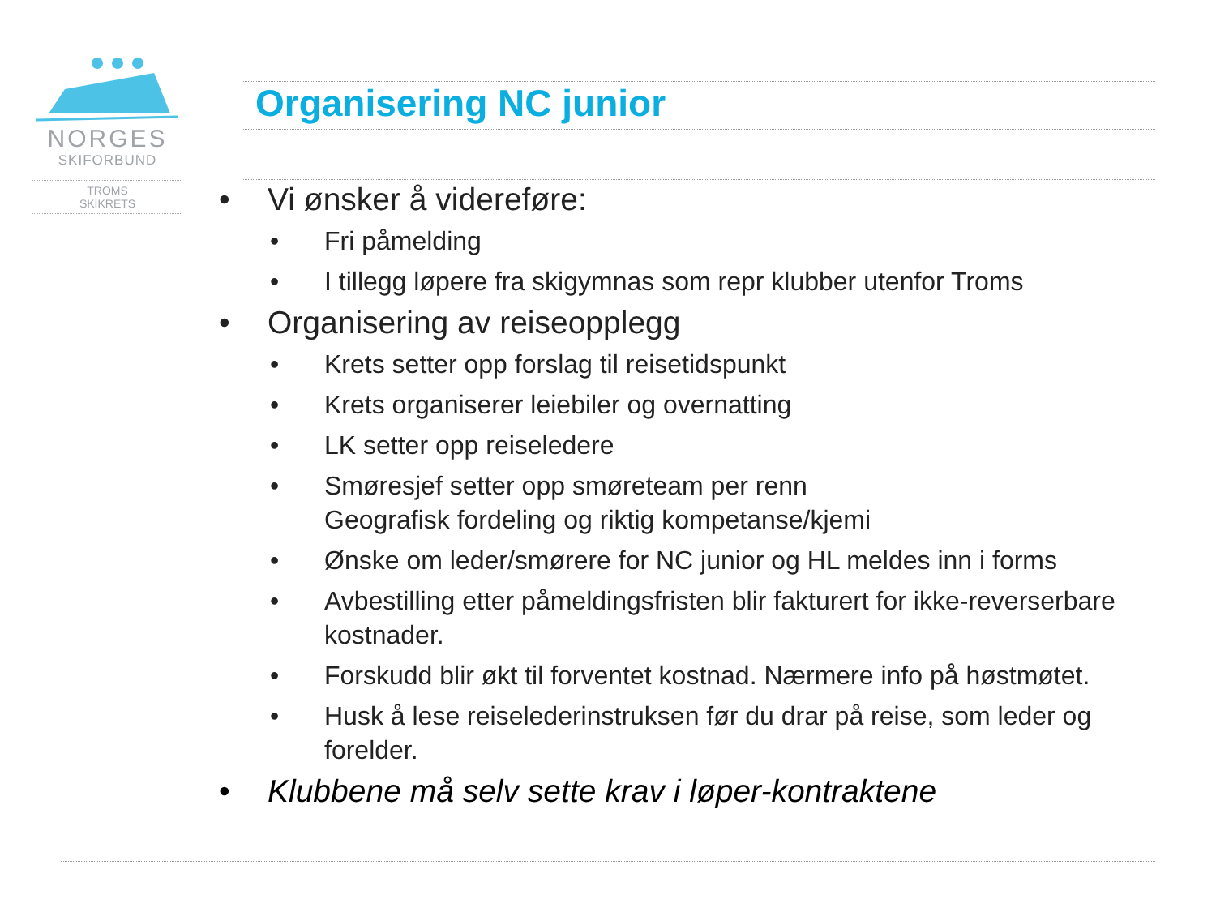NORGES
SKIFORBUND
TROMS
SKIKRETS
Organisering NC junior
• Vi ønsker å videreføre:
• Fri påmelding
• I tillegg løpere fra skigymnas som repr klubber utenfor Troms
• Organisering av reiseopplegg
• Krets setter opp forslag til reisetidspunkt
• Krets organiserer leiebiler og overnatting
• LK setter opp reiseledere
• Smøresjef setter opp smøreteam per renn
Geografisk fordeling og riktig kompetanse/kjemi
• Ønske om leder/smørere for NC junior og HL meldes inn i forms
• Avbestilling etter påmeldingsfristen blir fakturert for ikke-reverserbare kostnader.
• Forskudd blir økt til forventet kostnad. Nærmere info på høstmøtet.
• Husk å lese reiselederinstruksen før du drar på reise, som leder og forelder.
• Klubbene må selv sette krav i løper-kontraktene